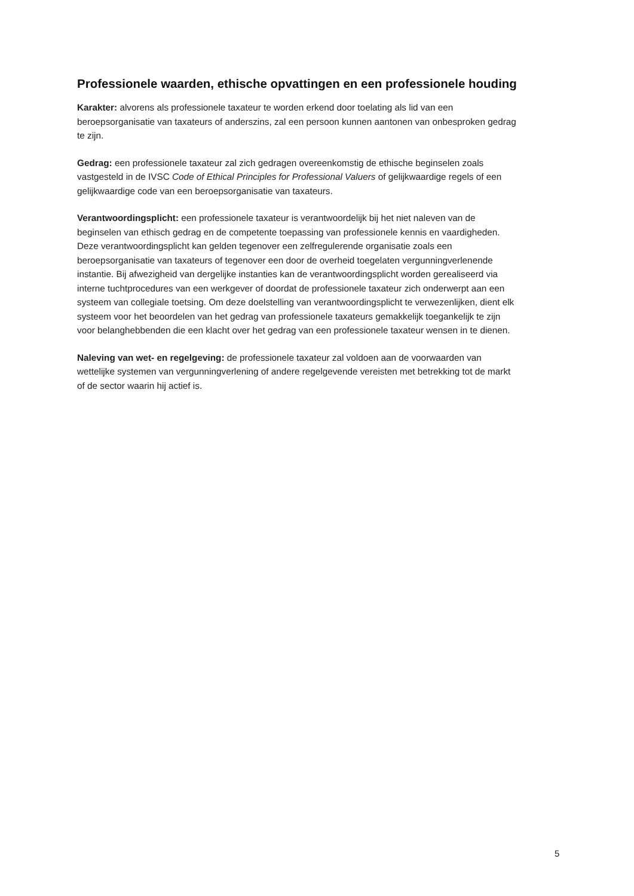Professionele waarden, ethische opvattingen en een professionele houding
Karakter: alvorens als professionele taxateur te worden erkend door toelating als lid van een beroepsorganisatie van taxateurs of anderszins, zal een persoon kunnen aantonen van onbesproken gedrag te zijn.
Gedrag: een professionele taxateur zal zich gedragen overeenkomstig de ethische beginselen zoals vastgesteld in de IVSC Code of Ethical Principles for Professional Valuers of gelijkwaardige regels of een gelijkwaardige code van een beroepsorganisatie van taxateurs.
Verantwoordingsplicht: een professionele taxateur is verantwoordelijk bij het niet naleven van de beginselen van ethisch gedrag en de competente toepassing van professionele kennis en vaardigheden. Deze verantwoordingsplicht kan gelden tegenover een zelfregulerende organisatie zoals een beroepsorganisatie van taxateurs of tegenover een door de overheid toegelaten vergunningverlenende instantie. Bij afwezigheid van dergelijke instanties kan de verantwoordingsplicht worden gerealiseerd via interne tuchtprocedures van een werkgever of doordat de professionele taxateur zich onderwerpt aan een systeem van collegiale toetsing. Om deze doelstelling van verantwoordingsplicht te verwezenlijken, dient elk systeem voor het beoordelen van het gedrag van professionele taxateurs gemakkelijk toegankelijk te zijn voor belanghebbenden die een klacht over het gedrag van een professionele taxateur wensen in te dienen.
Naleving van wet- en regelgeving: de professionele taxateur zal voldoen aan de voorwaarden van wettelijke systemen van vergunningverlening of andere regelgevende vereisten met betrekking tot de markt of de sector waarin hij actief is.
5